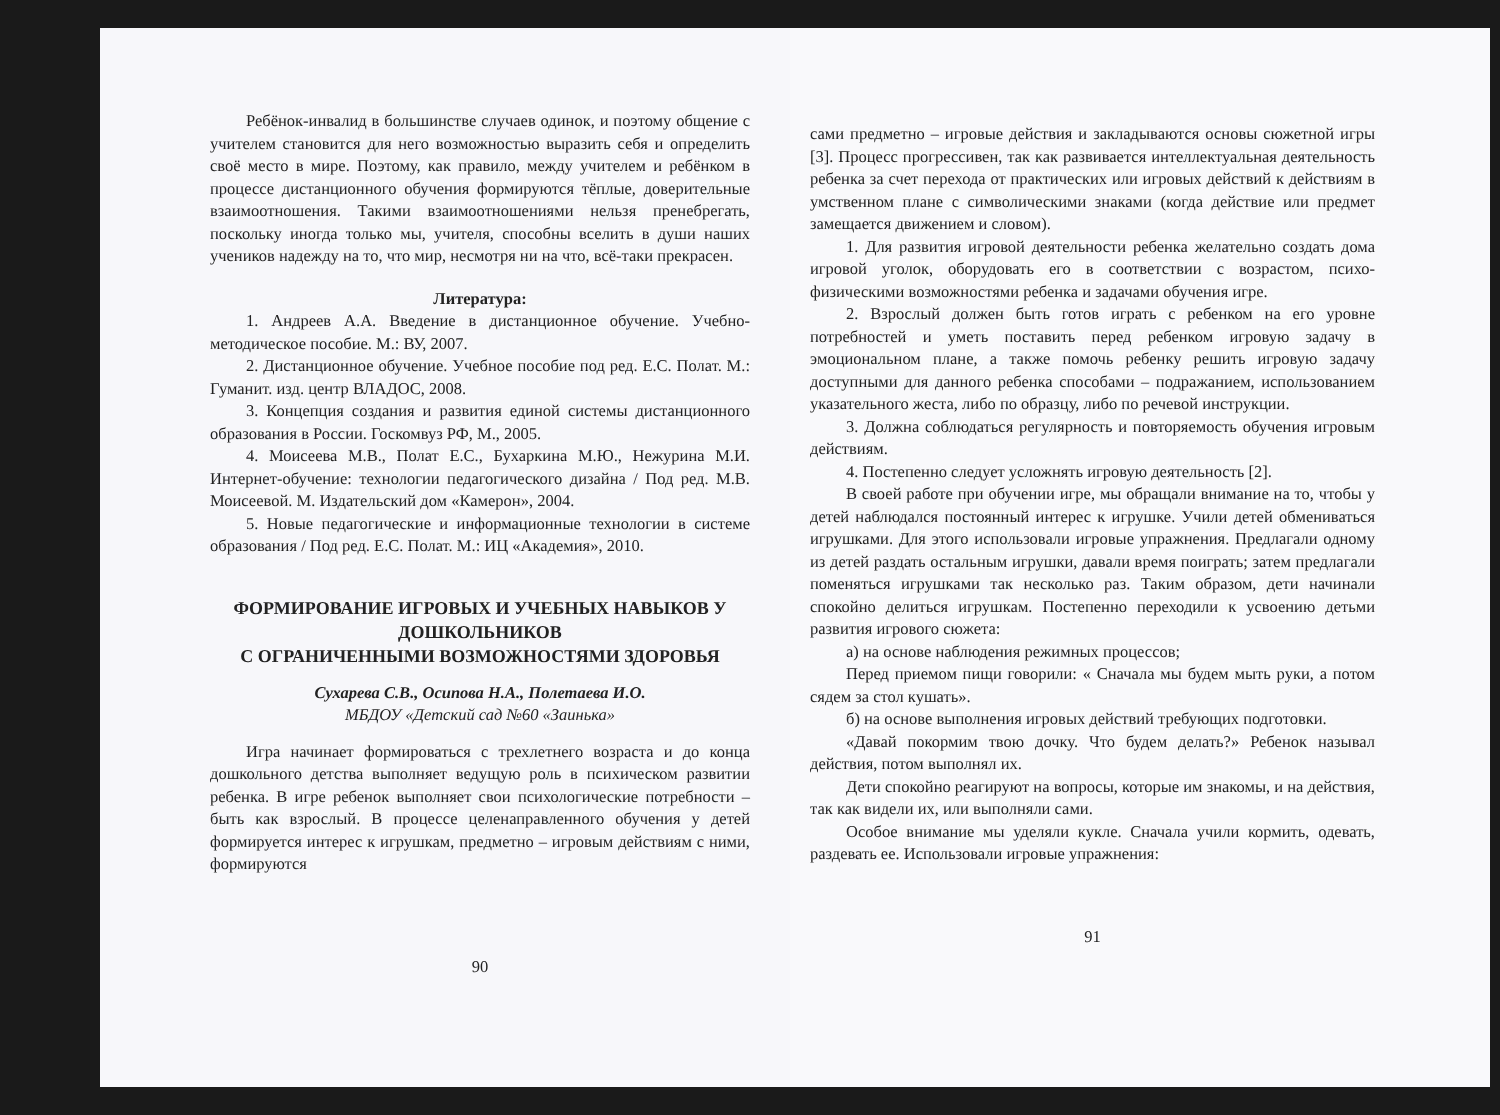Ребёнок-инвалид в большинстве случаев одинок, и поэтому общение с учителем становится для него возможностью выразить себя и определить своё место в мире. Поэтому, как правило, между учителем и ребёнком в процессе дистанционного обучения формируются тёплые, доверительные взаимоотношения. Такими взаимоотношениями нельзя пренебрегать, поскольку иногда только мы, учителя, способны вселить в души наших учеников надежду на то, что мир, несмотря ни на что, всё-таки прекрасен.
Литература:
1. Андреев А.А. Введение в дистанционное обучение. Учебно-методическое пособие. М.: ВУ, 2007.
2. Дистанционное обучение. Учебное пособие под ред. Е.С. Полат. М.: Гуманит. изд. центр ВЛАДОС, 2008.
3. Концепция создания и развития единой системы дистанционного образования в России. Госкомвуз РФ, М., 2005.
4. Моисеева М.В., Полат Е.С., Бухаркина М.Ю., Нежурина М.И. Интернет-обучение: технологии педагогического дизайна / Под ред. М.В. Моисеевой. М. Издательский дом «Камерон», 2004.
5. Новые педагогические и информационные технологии в системе образования / Под ред. Е.С. Полат. М.: ИЦ «Академия», 2010.
ФОРМИРОВАНИЕ ИГРОВЫХ И УЧЕБНЫХ НАВЫКОВ У ДОШКОЛЬНИКОВ
С ОГРАНИЧЕННЫМИ ВОЗМОЖНОСТЯМИ ЗДОРОВЬЯ
Сухарева С.В., Осипова Н.А., Полетаева И.О.
МБДОУ «Детский сад №60 «Заинька»
Игра начинает формироваться с трехлетнего возраста и до конца дошкольного детства выполняет ведущую роль в психическом развитии ребенка. В игре ребенок выполняет свои психологические потребности – быть как взрослый. В процессе целенаправленного обучения у детей формируется интерес к игрушкам, предметно – игровым действиям с ними, формируются
90
сами предметно – игровые действия и закладываются основы сюжетной игры [3]. Процесс прогрессивен, так как развивается интеллектуальная деятельность ребенка за счет перехода от практических или игровых действий к действиям в умственном плане с символическими знаками (когда действие или предмет замещается движением и словом).
1. Для развития игровой деятельности ребенка желательно создать дома игровой уголок, оборудовать его в соответствии с возрастом, психо-физическими возможностями ребенка и задачами обучения игре.
2. Взрослый должен быть готов играть с ребенком на его уровне потребностей и уметь поставить перед ребенком игровую задачу в эмоциональном плане, а также помочь ребенку решить игровую задачу доступными для данного ребенка способами – подражанием, использованием указательного жеста, либо по образцу, либо по речевой инструкции.
3. Должна соблюдаться регулярность и повторяемость обучения игровым действиям.
4. Постепенно следует усложнять игровую деятельность [2].
В своей работе при обучении игре, мы обращали внимание на то, чтобы у детей наблюдался постоянный интерес к игрушке. Учили детей обмениваться игрушками. Для этого использовали игровые упражнения. Предлагали одному из детей раздать остальным игрушки, давали время поиграть; затем предлагали поменяться игрушками так несколько раз. Таким образом, дети начинали спокойно делиться игрушкам. Постепенно переходили к усвоению детьми развития игрового сюжета:
а) на основе наблюдения режимных процессов;
Перед приемом пищи говорили: « Сначала мы будем мыть руки, а потом сядем за стол кушать».
б) на основе выполнения игровых действий требующих подготовки.
«Давай покормим твою дочку. Что будем делать?» Ребенок называл действия, потом выполнял их.
Дети спокойно реагируют на вопросы, которые им знакомы, и на действия, так как видели их, или выполняли сами.
Особое внимание мы уделяли кукле. Сначала учили кормить, одевать, раздевать ее. Использовали игровые упражнения:
91